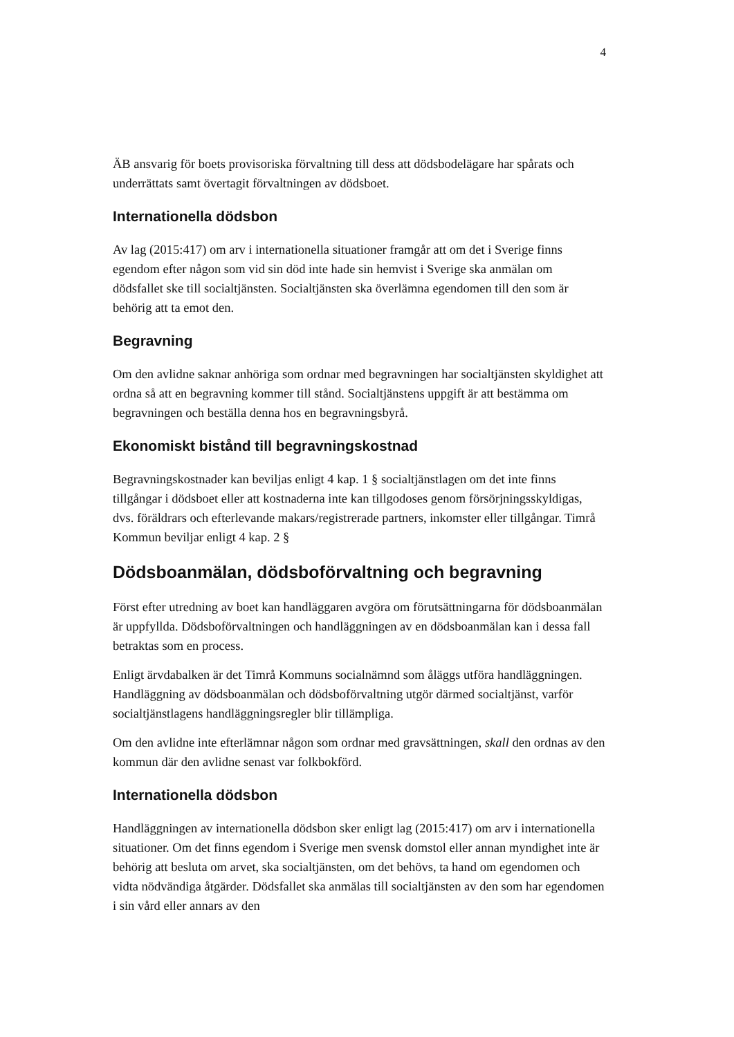4
ÄB ansvarig för boets provisoriska förvaltning till dess att dödsbodelägare har spårats och underrättats samt övertagit förvaltningen av dödsboet.
Internationella dödsbon
Av lag (2015:417) om arv i internationella situationer framgår att om det i Sverige finns egendom efter någon som vid sin död inte hade sin hemvist i Sverige ska anmälan om dödsfallet ske till socialtjänsten. Socialtjänsten ska överlämna egendomen till den som är behörig att ta emot den.
Begravning
Om den avlidne saknar anhöriga som ordnar med begravningen har socialtjänsten skyldighet att ordna så att en begravning kommer till stånd. Socialtjänstens uppgift är att bestämma om begravningen och beställa denna hos en begravningsbyrå.
Ekonomiskt bistånd till begravningskostnad
Begravningskostnader kan beviljas enligt 4 kap. 1 § socialtjänstlagen om det inte finns tillgångar i dödsboet eller att kostnaderna inte kan tillgodoses genom försörjningsskyldigas, dvs. föräldrars och efterlevande makars/registrerade partners, inkomster eller tillgångar. Timrå Kommun beviljar enligt 4 kap. 2 §
Dödsboanmälan, dödsboförvaltning och begravning
Först efter utredning av boet kan handläggaren avgöra om förutsättningarna för dödsboanmälan är uppfyllda. Dödsboförvaltningen och handläggningen av en dödsboanmälan kan i dessa fall betraktas som en process.
Enligt ärvdabalken är det Timrå Kommuns socialnämnd som åläggs utföra handläggningen. Handläggning av dödsboanmälan och dödsboförvaltning utgör därmed socialtjänst, varför socialtjänstlagens handläggningsregler blir tillämpliga.
Om den avlidne inte efterlämnar någon som ordnar med gravsättningen, skall den ordnas av den kommun där den avlidne senast var folkbokförd.
Internationella dödsbon
Handläggningen av internationella dödsbon sker enligt lag (2015:417) om arv i internationella situationer. Om det finns egendom i Sverige men svensk domstol eller annan myndighet inte är behörig att besluta om arvet, ska socialtjänsten, om det behövs, ta hand om egendomen och vidta nödvändiga åtgärder. Dödsfallet ska anmälas till socialtjänsten av den som har egendomen i sin vård eller annars av den